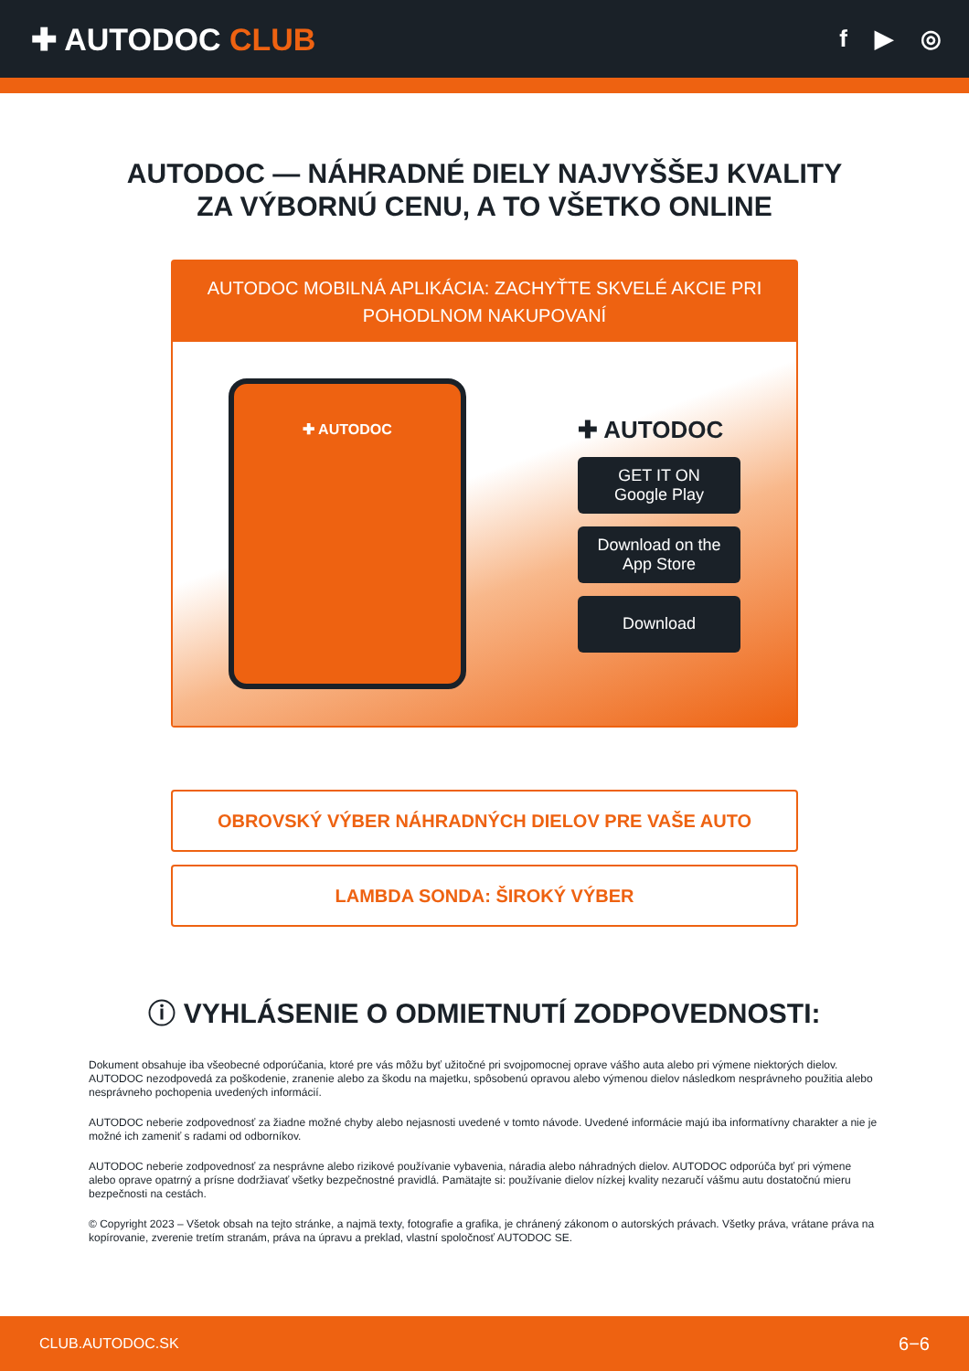✚ AUTODOC CLUB
f ▶ ◎
AUTODOC — NÁHRADNÉ DIELY NAJVYŠŠEJ KVALITY
ZA VÝBORNÚ CENU, A TO VŠETKO ONLINE
AUTODOC MOBILNÁ APLIKÁCIA: ZACHYŤTE SKVELÉ AKCIE PRI POHODLNOM NAKUPOVANÍ
✚ AUTODOC
✚ AUTODOC
GET IT ON
Google Play
Download on the
App Store
Download
OBROVSKÝ VÝBER NÁHRADNÝCH DIELOV PRE VAŠE AUTO
LAMBDA SONDA: ŠIROKÝ VÝBER
ⓘ VYHLÁSENIE O ODMIETNUTÍ ZODPOVEDNOSTI:
Dokument obsahuje iba všeobecné odporúčania, ktoré pre vás môžu byť užitočné pri svojpomocnej oprave vášho auta alebo pri výmene niektorých dielov. AUTODOC nezodpovedá za poškodenie, zranenie alebo za škodu na majetku, spôsobenú opravou alebo výmenou dielov následkom nesprávneho použitia alebo nesprávneho pochopenia uvedených informácií.
AUTODOC neberie zodpovednosť za žiadne možné chyby alebo nejasnosti uvedené v tomto návode. Uvedené informácie majú iba informatívny charakter a nie je možné ich zameniť s radami od odborníkov.
AUTODOC neberie zodpovednosť za nesprávne alebo rizikové používanie vybavenia, náradia alebo náhradných dielov. AUTODOC odporúča byť pri výmene alebo oprave opatrný a prísne dodržiavať všetky bezpečnostné pravidlá. Pamätajte si: používanie dielov nízkej kvality nezaručí vášmu autu dostatočnú mieru bezpečnosti na cestách.
© Copyright 2023 – Všetok obsah na tejto stránke, a najmä texty, fotografie a grafika, je chránený zákonom o autorských právach. Všetky práva, vrátane práva na kopírovanie, zverenie tretím stranám, práva na úpravu a preklad, vlastní spoločnosť AUTODOC SE.
CLUB.AUTODOC.SK 6−6